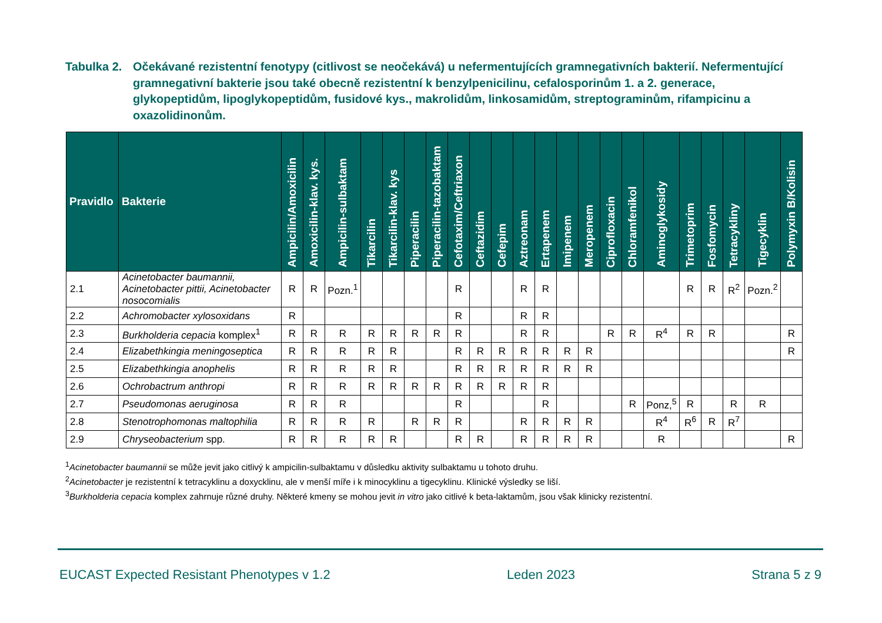Tabulka 2.
Očekávané rezistentní fenotypy (citlivost se neočekává) u nefermentujících gramnegativních bakterií. Nefermentující gramnegativní bakterie jsou také obecně rezistentní k benzylpenicilinu, cefalosporinům 1. a 2. generace, glykopeptidům, lipoglykopeptidům, fusidové kys., makrolidům, linkosamidům, streptograminům, rifampicinu a oxazolidinonům.
| Pravidlo | Bakterie | Ampicilin/Amoxicilin | Amoxicilin-klav. kys. | Ampicilin-sulbaktam | Tikarcilin | Tikarcilin-klav. kys | Piperacilin | Piperacilin-tazobaktam | Cefotaxim/Ceftriaxon | Ceftazidim | Cefepim | Aztreonam | Ertapenem | Imipenem | Meropenem | Ciprofloxacin | Chloramfenikol | Aminoglykosidy | Trimetoprim | Fosfomycin | Tetracykliny | Tigecyklin | Polymyxin B/Kolisin |
| --- | --- | --- | --- | --- | --- | --- | --- | --- | --- | --- | --- | --- | --- | --- | --- | --- | --- | --- | --- | --- | --- | --- | --- |
| 2.1 | Acinetobacter baumannii, Acinetobacter pittii, Acinetobacter nosocomialis | R | R | Pozn.<sup>1</sup> | | | | | R | | | R | R | | | | | | R | R | R<sup>2</sup> | Pozn.<sup>2</sup> | |
| 2.2 | Achromobacter xylosoxidans | R | | | | | | | R | | | R | R | | | | | | | | | | |
| 2.3 | Burkholderia cepacia komplex<sup>1</sup> | R | R | R | R | R | R | R | R | | | R | R | | | R | R | R<sup>4</sup> | R | R | | | R |
| 2.4 | Elizabethkingia meningoseptica | R | R | R | R | R | | | R | R | R | R | R | R | R | | | | | | | | R |
| 2.5 | Elizabethkingia anophelis | R | R | R | R | R | | | R | R | R | R | R | R | R | | | | | | | | |
| 2.6 | Ochrobactrum anthropi | R | R | R | R | R | R | R | R | R | R | R | R | | | | | | | | | | |
| 2.7 | Pseudomonas aeruginosa | R | R | R | | | | | R | | | | R | | | | R | Ponz,<sup>5</sup> | R | | R | R | |
| 2.8 | Stenotrophomonas maltophilia | R | R | R | R | | R | R | R | | | R | R | R | R | | | R<sup>4</sup> | R<sup>6</sup> | R | R<sup>7</sup> | | |
| 2.9 | Chryseobacterium spp. | R | R | R | R | R | | | R | R | | R | R | R | R | | | R | | | | | R |
<sup>1</sup> Acinetobacter baumannii se může jevit jako citlivý k ampicilin-sulbaktamu v důsledku aktivity sulbaktamu u tohoto druhu.
<sup>2</sup> Acinetobacter je rezistentní k tetracyklinu a doxycklinu, ale v menší míře i k minocyklinu a tigecyklinu. Klinické výsledky se liší.
<sup>3</sup> Burkholderia cepacia komplex zahrnuje různé druhy. Některé kmeny se mohou jevit in vitro jako citlivé k beta-laktamům, jsou však klinicky rezistentní.
EUCAST Expected Resistant Phenotypes v 1.2 Leden 2023 Strana 5 z 9